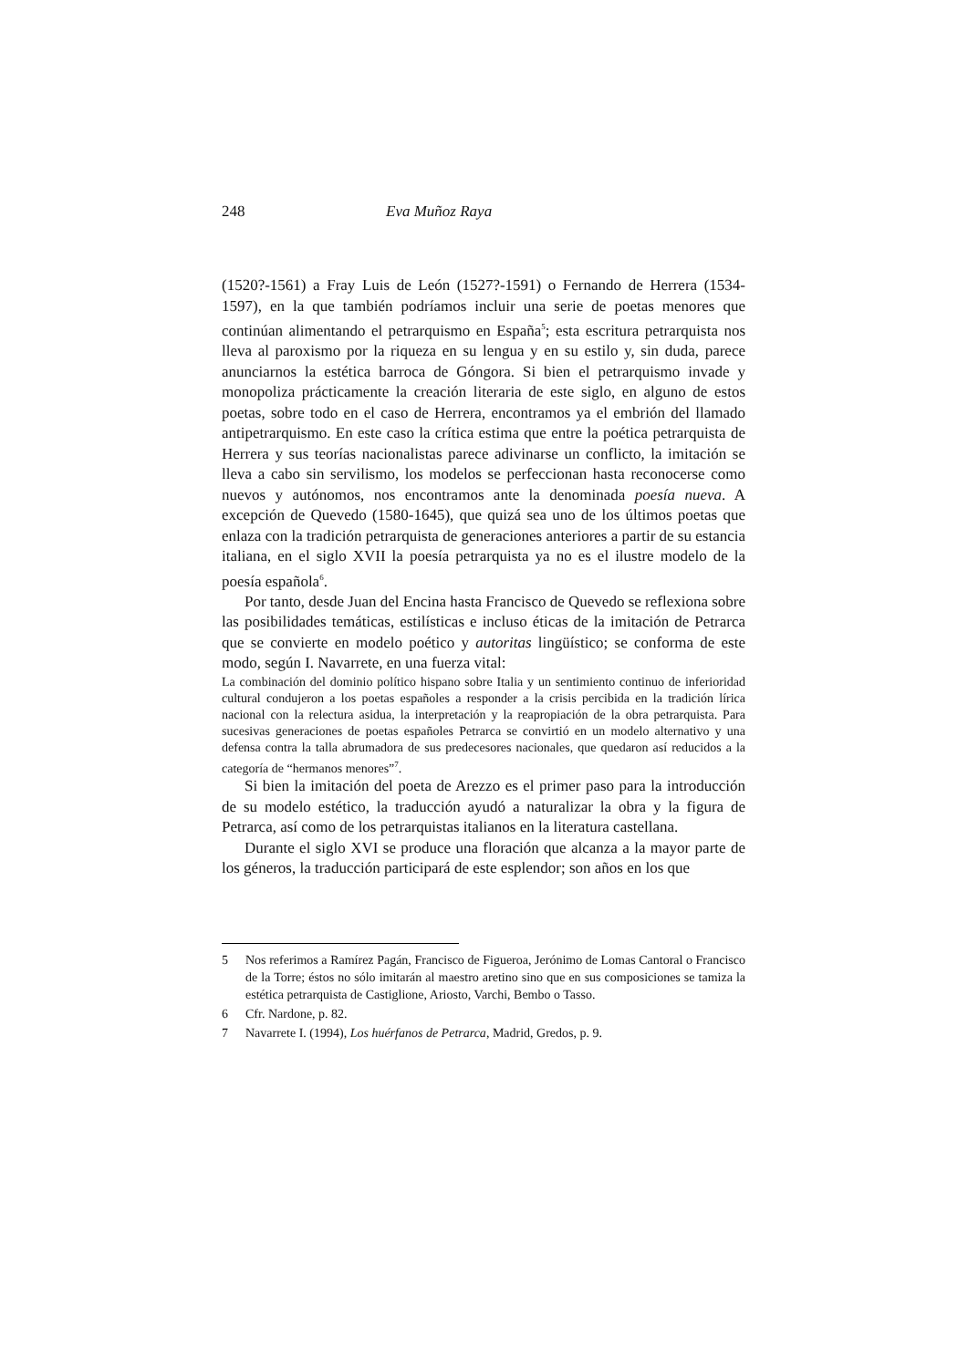248 Eva Muñoz Raya
(1520?-1561) a Fray Luis de León (1527?-1591) o Fernando de Herrera (1534-1597), en la que también podríamos incluir una serie de poetas menores que continúan alimentando el petrarquismo en España<sup>5</sup>; esta escritura petrarquista nos lleva al paroxismo por la riqueza en su lengua y en su estilo y, sin duda, parece anunciarnos la estética barroca de Góngora. Si bien el petrarquismo invade y monopoliza prácticamente la creación literaria de este siglo, en alguno de estos poetas, sobre todo en el caso de Herrera, encontramos ya el embrión del llamado antipetrarquismo. En este caso la crítica estima que entre la poética petrarquista de Herrera y sus teorías nacionalistas parece adivinarse un conflicto, la imitación se lleva a cabo sin servilismo, los modelos se perfeccionan hasta reconocerse como nuevos y autónomos, nos encontramos ante la denominada poesía nueva. A excepción de Quevedo (1580-1645), que quizá sea uno de los últimos poetas que enlaza con la tradición petrarquista de generaciones anteriores a partir de su estancia italiana, en el siglo XVII la poesía petrarquista ya no es el ilustre modelo de la poesía española<sup>6</sup>.
Por tanto, desde Juan del Encina hasta Francisco de Quevedo se reflexiona sobre las posibilidades temáticas, estilísticas e incluso éticas de la imitación de Petrarca que se convierte en modelo poético y autoritas lingüístico; se conforma de este modo, según I. Navarrete, en una fuerza vital:
La combinación del dominio político hispano sobre Italia y un sentimiento continuo de inferioridad cultural condujeron a los poetas españoles a responder a la crisis percibida en la tradición lírica nacional con la relectura asidua, la interpretación y la reapropiación de la obra petrarquista. Para sucesivas generaciones de poetas españoles Petrarca se convirtió en un modelo alternativo y una defensa contra la talla abrumadora de sus predecesores nacionales, que quedaron así reducidos a la categoría de “hermanos menores”<sup>7</sup>.
Si bien la imitación del poeta de Arezzo es el primer paso para la introducción de su modelo estético, la traducción ayudó a naturalizar la obra y la figura de Petrarca, así como de los petrarquistas italianos en la literatura castellana.
Durante el siglo XVI se produce una floración que alcanza a la mayor parte de los géneros, la traducción participará de este esplendor; son años en los que
5 Nos referimos a Ramírez Pagán, Francisco de Figueroa, Jerónimo de Lomas Cantoral o Francisco de la Torre; éstos no sólo imitarán al maestro aretino sino que en sus composiciones se tamiza la estética petrarquista de Castiglione, Ariosto, Varchi, Bembo o Tasso.
6 Cfr. Nardone, p. 82.
7 Navarrete I. (1994), Los huérfanos de Petrarca, Madrid, Gredos, p. 9.